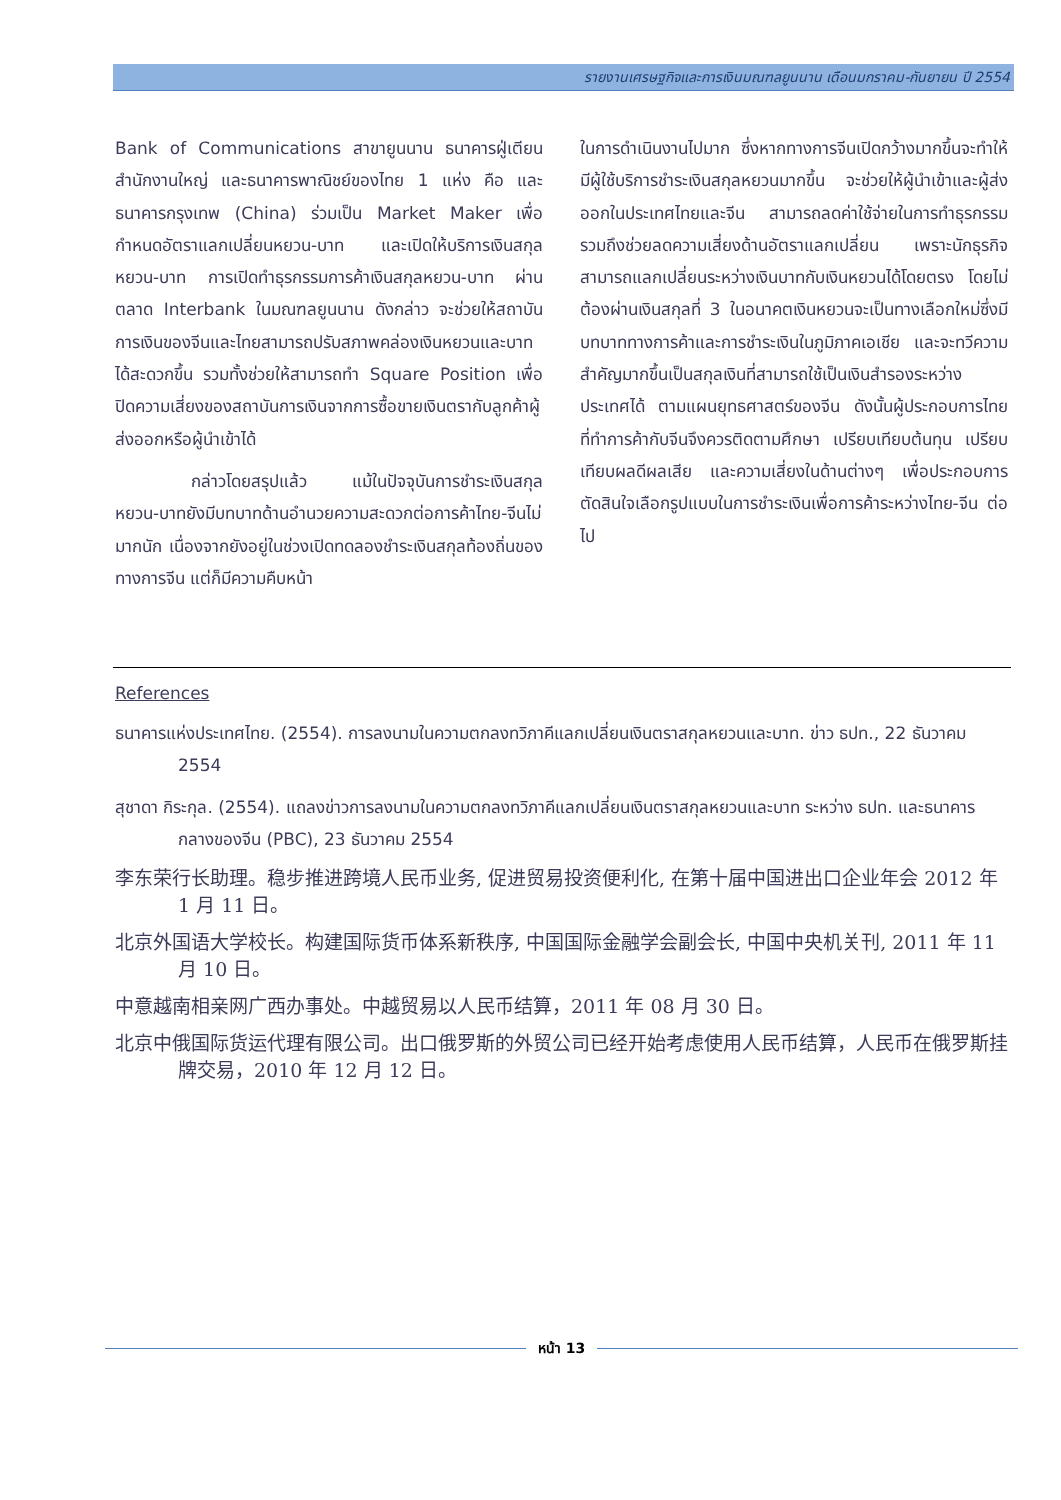รายงานเศรษฐกิจและการเงินมณฑลยูนนาน เดือนมกราคม-กันยายน ปี 2554
Bank of Communications สาขายูนนาน ธนาคารฝู่เตียน สำนักงานใหญ่ และธนาคารพาณิชย์ของไทย 1 แห่ง คือ และธนาคารกรุงเทพ (China) ร่วมเป็น Market Maker เพื่อกำหนดอัตราแลกเปลี่ยนหยวน-บาท และเปิดให้บริการเงินสกุลหยวน-บาท การเปิดทำธุรกรรมการค้าเงินสกุลหยวน-บาท ผ่านตลาด Interbank ในมณฑลยูนนาน ดังกล่าว จะช่วยให้สถาบันการเงินของจีนและไทยสามารถปรับสภาพคล่องเงินหยวนและบาทได้สะดวกขึ้น รวมทั้งช่วยให้สามารถทำ Square Position เพื่อปิดความเสี่ยงของสถาบันการเงินจากการซื้อขายเงินตรากับลูกค้าผู้ส่งออกหรือผู้นำเข้าได้
กล่าวโดยสรุปแล้ว แม้ในปัจจุบันการชำระเงินสกุลหยวน-บาทยังมีบทบาทด้านอำนวยความสะดวกต่อการค้าไทย-จีนไม่มากนัก เนื่องจากยังอยู่ในช่วงเปิดทดลองชำระเงินสกุลท้องถิ่นของทางการจีน แต่ก็มีความคืบหน้า
ในการดำเนินงานไปมาก ซึ่งหากทางการจีนเปิดกว้างมากขึ้นจะทำให้มีผู้ใช้บริการชำระเงินสกุลหยวนมากขึ้น จะช่วยให้ผู้นำเข้าและผู้ส่งออกในประเทศไทยและจีน สามารถลดค่าใช้จ่ายในการทำธุรกรรม รวมถึงช่วยลดความเสี่ยงด้านอัตราแลกเปลี่ยน เพราะนักธุรกิจสามารถแลกเปลี่ยนระหว่างเงินบาทกับเงินหยวนได้โดยตรง โดยไม่ต้องผ่านเงินสกุลที่ 3 ในอนาคตเงินหยวนจะเป็นทางเลือกใหม่ซึ่งมีบทบาททางการค้าและการชำระเงินในภูมิภาคเอเชีย และจะทวีความสำคัญมากขึ้นเป็นสกุลเงินที่สามารถใช้เป็นเงินสำรองระหว่างประเทศได้ ตามแผนยุทธศาสตร์ของจีน ดังนั้นผู้ประกอบการไทยที่ทำการค้ากับจีนจึงควรติดตามศึกษา เปรียบเทียบต้นทุน เปรียบเทียบผลดีผลเสีย และความเสี่ยงในด้านต่างๆ เพื่อประกอบการตัดสินใจเลือกรูปแบบในการชำระเงินเพื่อการค้าระหว่างไทย-จีน ต่อไป
References
ธนาคารแห่งประเทศไทย. (2554). การลงนามในความตกลงทวิภาคีแลกเปลี่ยนเงินตราสกุลหยวนและบาท. ข่าว ธปท., 22 ธันวาคม 2554
สุชาดา กิระกุล. (2554). แถลงข่าวการลงนามในความตกลงทวิภาคีแลกเปลี่ยนเงินตราสกุลหยวนและบาท ระหว่าง ธปท. และธนาคารกลางของจีน (PBC), 23 ธันวาคม 2554
李东荣行长助理。稳步推进跨境人民币业务, 促进贸易投资便利化, 在第十届中国进出口企业年会 2012 年 1 月 11 日。
北京外国语大学校长。构建国际货币体系新秩序, 中国国际金融学会副会长, 中国中央机关刊, 2011 年 11 月 10 日。
中意越南相亲网广西办事处。中越贸易以人民币结算，2011 年 08 月 30 日。
北京中俄国际货运代理有限公司。出口俄罗斯的外贸公司已经开始考虑使用人民币结算，人民币在俄罗斯挂牌交易，2010 年 12 月 12 日。
หน้า 13